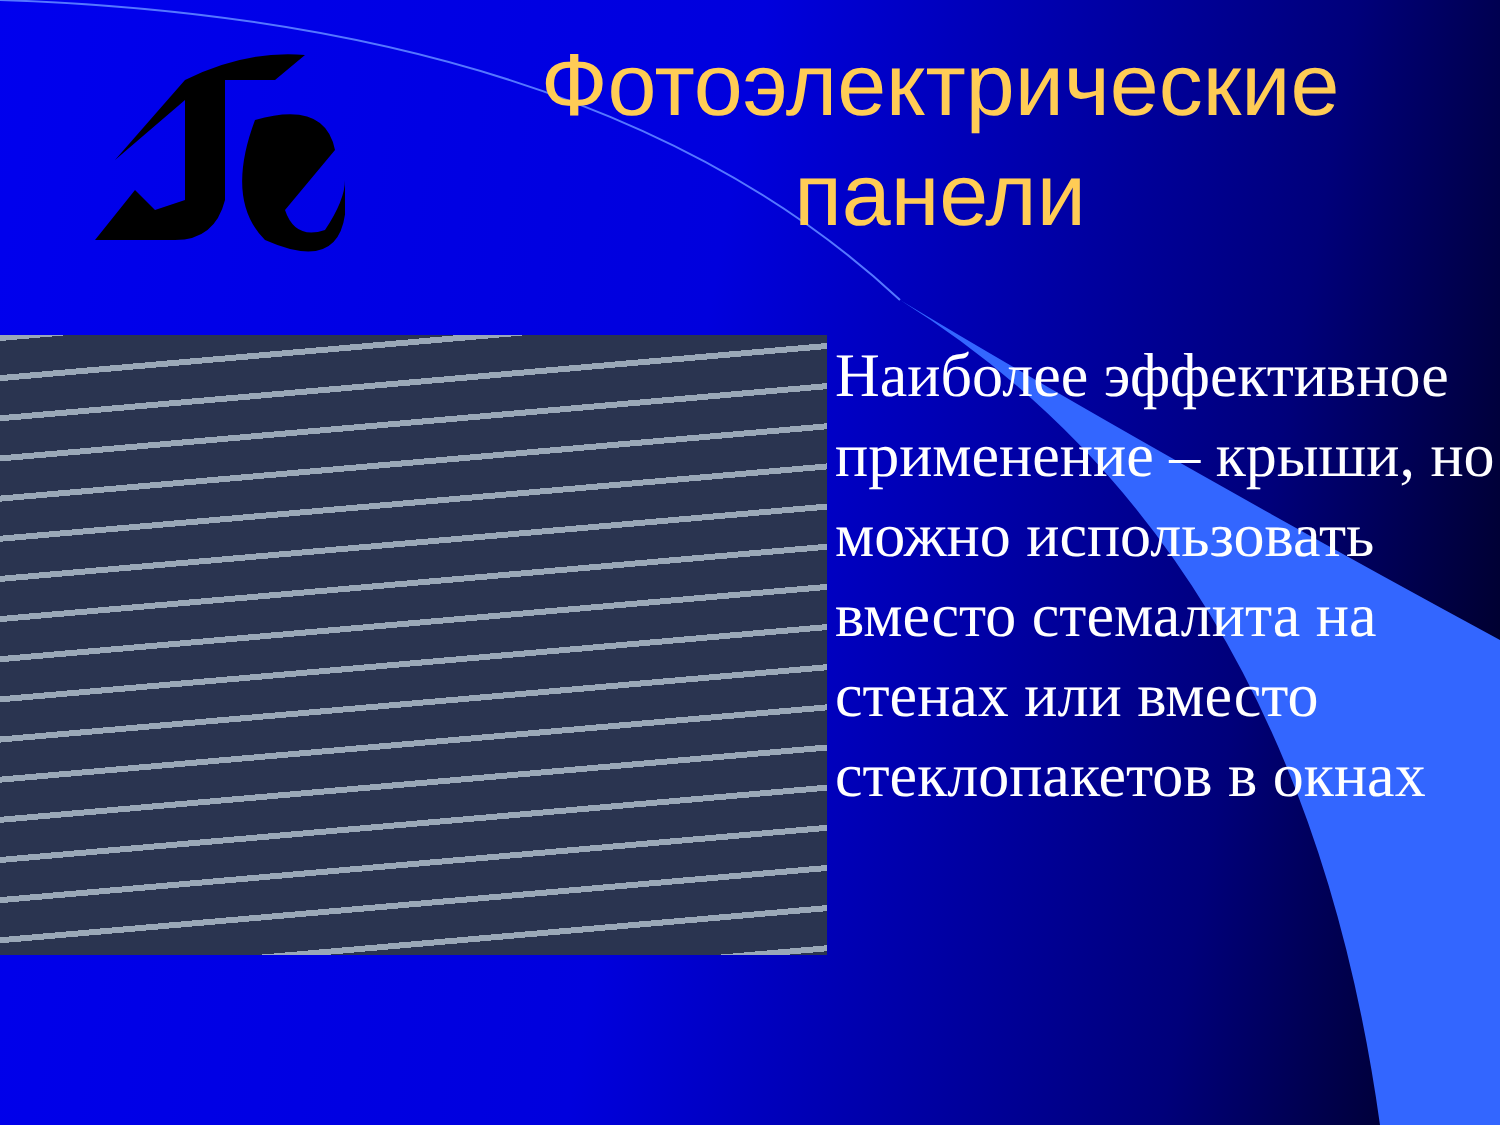Фотоэлектрические панели
Наиболее эффективное применение – крыши, но можно использовать вместо стемалита на стенах или вместо стеклопакетов в окнах